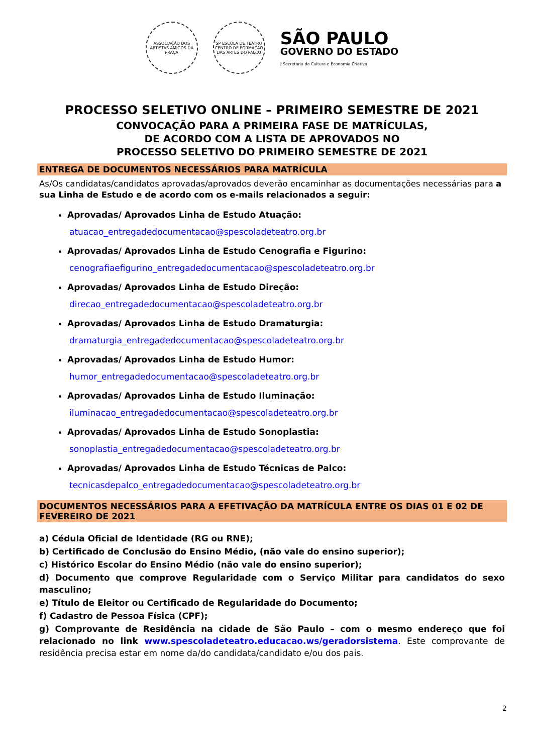ASSOCIAÇÃO DOS ARTISTAS AMIGOS DA PRAÇA
SP ESCOLA DE TEATRO
CENTRO DE FORMAÇÃO DAS ARTES DO PALCO
SÃO PAULO
GOVERNO DO ESTADO
| Secretaria da Cultura e Economia Criativa
PROCESSO SELETIVO ONLINE – PRIMEIRO SEMESTRE DE 2021
CONVOCAÇÃO PARA A PRIMEIRA FASE DE MATRÍCULAS,
DE ACORDO COM A LISTA DE APROVADOS NO
PROCESSO SELETIVO DO PRIMEIRO SEMESTRE DE 2021
ENTREGA DE DOCUMENTOS NECESSÁRIOS PARA MATRÍCULA
As/Os candidatas/candidatos aprovadas/aprovados deverão encaminhar as documentações necessárias para a sua Linha de Estudo e de acordo com os e-mails relacionados a seguir:
Aprovadas/ Aprovados Linha de Estudo Atuação:
atuacao_entregadedocumentacao@spescoladeteatro.org.br
Aprovadas/ Aprovados Linha de Estudo Cenografia e Figurino:
cenografiaefigurino_entregadedocumentacao@spescoladeteatro.org.br
Aprovadas/ Aprovados Linha de Estudo Direção:
direcao_entregadedocumentacao@spescoladeteatro.org.br
Aprovadas/ Aprovados Linha de Estudo Dramaturgia:
dramaturgia_entregadedocumentacao@spescoladeteatro.org.br
Aprovadas/ Aprovados Linha de Estudo Humor:
humor_entregadedocumentacao@spescoladeteatro.org.br
Aprovadas/ Aprovados Linha de Estudo Iluminação:
iluminacao_entregadedocumentacao@spescoladeteatro.org.br
Aprovadas/ Aprovados Linha de Estudo Sonoplastia:
sonoplastia_entregadedocumentacao@spescoladeteatro.org.br
Aprovadas/ Aprovados Linha de Estudo Técnicas de Palco:
tecnicasdepalco_entregadedocumentacao@spescoladeteatro.org.br
DOCUMENTOS NECESSÁRIOS PARA A EFETIVAÇÃO DA MATRÍCULA ENTRE OS DIAS 01 E 02 DE FEVEREIRO DE 2021
a) Cédula Oficial de Identidade (RG ou RNE);
b) Certificado de Conclusão do Ensino Médio, (não vale do ensino superior);
c) Histórico Escolar do Ensino Médio (não vale do ensino superior);
d) Documento que comprove Regularidade com o Serviço Militar para candidatos do sexo masculino;
e) Título de Eleitor ou Certificado de Regularidade do Documento;
f) Cadastro de Pessoa Física (CPF);
g) Comprovante de Residência na cidade de São Paulo – com o mesmo endereço que foi relacionado no link www.spescoladeteatro.educacao.ws/geradorsistema. Este comprovante de residência precisa estar em nome da/do candidata/candidato e/ou dos pais.
2